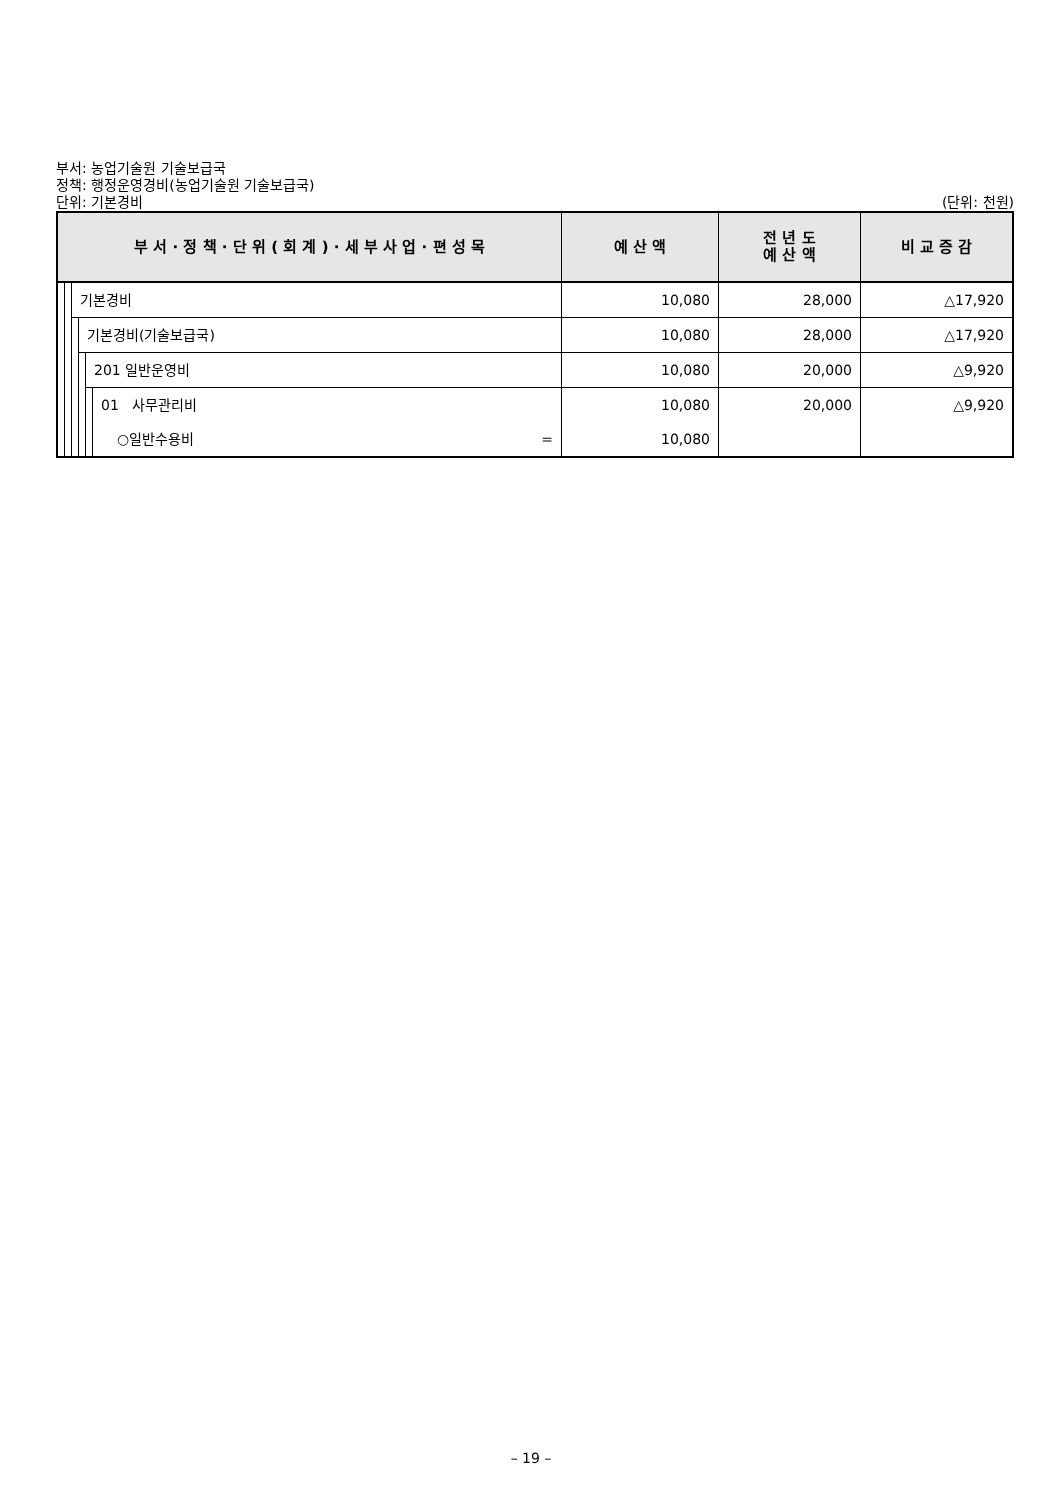부서: 농업기술원 기술보급국
정책: 행정운영경비(농업기술원 기술보급국)
단위: 기본경비 (단위: 천원)
| 부 서 · 정 책 · 단 위 ( 회 계 ) · 세 부 사 업 · 편 성 목 | | | | | | 예 산 액 | 전 년 도 예 산 액 | 비 교 증 감 |
| --- | --- | --- | --- | --- | --- | --- | --- | --- |
| | | 기본경비 | | | | 10,080 | 28,000 | △17,920 |
| | | | 기본경비(기술보급국) | | | 10,080 | 28,000 | △17,920 |
| | | | | 201 일반운영비 | | 10,080 | 20,000 | △9,920 |
| | | | | | 01 사무관리비 | 10,080 | 20,000 | △9,920 |
| | | | | | ○일반수용비 = | 10,080 | | |
– 19 –